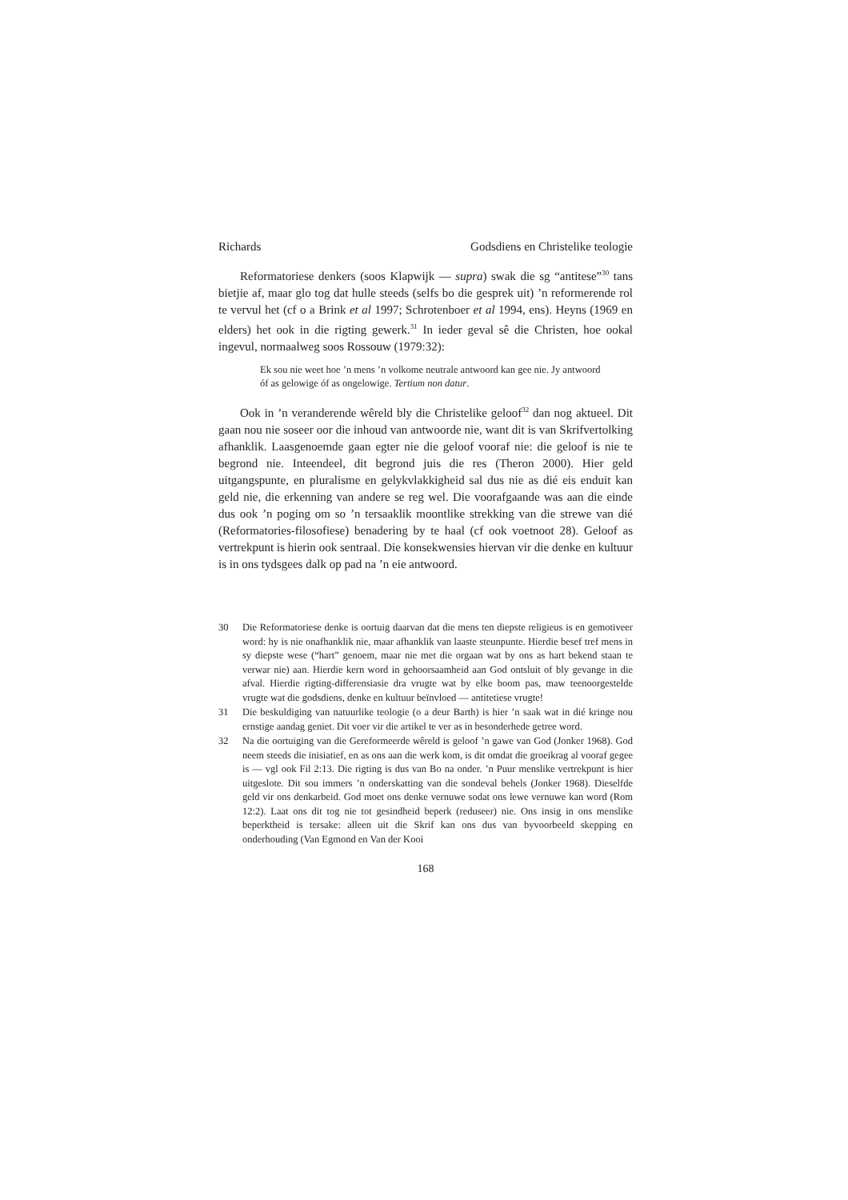Richards Godsdiens en Christelike teologie
Reformatoriese denkers (soos Klapwijk — supra) swak die sg “antitese”<sup>30</sup> tans bietjie af, maar glo tog dat hulle steeds (selfs bo die gesprek uit) ’n reformerende rol te vervul het (cf o a Brink et al 1997; Schrotenboer et al 1994, ens). Heyns (1969 en elders) het ook in die rigting gewerk.<sup>31</sup> In ieder geval sê die Christen, hoe ookal ingevul, normaalweg soos Rossouw (1979:32):
Ek sou nie weet hoe ’n mens ’n volkome neutrale antwoord kan gee nie. Jy antwoord óf as gelowige óf as ongelowige. Tertium non datur.
Ook in ’n veranderende wêreld bly die Christelike geloof<sup>32</sup> dan nog aktueel. Dit gaan nou nie soseer oor die inhoud van antwoorde nie, want dit is van Skrifvertolking afhanklik. Laasgenoemde gaan egter nie die geloof vooraf nie: die geloof is nie te begrond nie. Inteendeel, dit begrond juis die res (Theron 2000). Hier geld uitgangspunte, en pluralisme en gelykvlakkigheid sal dus nie as dié eis enduit kan geld nie, die erkenning van andere se reg wel. Die voorafgaande was aan die einde dus ook ’n poging om so ’n tersaaklik moontlike strekking van die strewe van dié (Reformatories-filosofiese) benadering by te haal (cf ook voetnoot 28). Geloof as vertrekpunt is hierin ook sentraal. Die konsekwensies hiervan vir die denke en kultuur is in ons tydsgees dalk op pad na ’n eie antwoord.
30 Die Reformatoriese denke is oortuig daarvan dat die mens ten diepste religieus is en gemotiveer word: hy is nie onafhanklik nie, maar afhanklik van laaste steunpunte. Hierdie besef tref mens in sy diepste wese (“hart” genoem, maar nie met die orgaan wat by ons as hart bekend staan te verwar nie) aan. Hierdie kern word in gehoorsaamheid aan God ontsluit of bly gevange in die afval. Hierdie rigting-differensiasie dra vrugte wat by elke boom pas, maw teenoorgestelde vrugte wat die godsdiens, denke en kultuur beïnvloed — antitetiese vrugte!
31 Die beskuldiging van natuurlike teologie (o a deur Barth) is hier ’n saak wat in dié kringe nou ernstige aandag geniet. Dit voer vir die artikel te ver as in besonderhede getree word.
32 Na die oortuiging van die Gereformeerde wêreld is geloof ’n gawe van God (Jonker 1968). God neem steeds die inisiatief, en as ons aan die werk kom, is dit omdat die groeikrag al vooraf gegee is — vgl ook Fil 2:13. Die rigting is dus van Bo na onder. ’n Puur menslike vertrekpunt is hier uitgeslote. Dit sou immers ’n onderskatting van die sondeval behels (Jonker 1968). Dieselfde geld vir ons denkarbeid. God moet ons denke vernuwe sodat ons lewe vernuwe kan word (Rom 12:2). Laat ons dit tog nie tot gesindheid beperk (reduseer) nie. Ons insig in ons menslike beperktheid is tersake: alleen uit die Skrif kan ons dus van byvoorbeeld skepping en onderhouding (Van Egmond en Van der Kooi
168